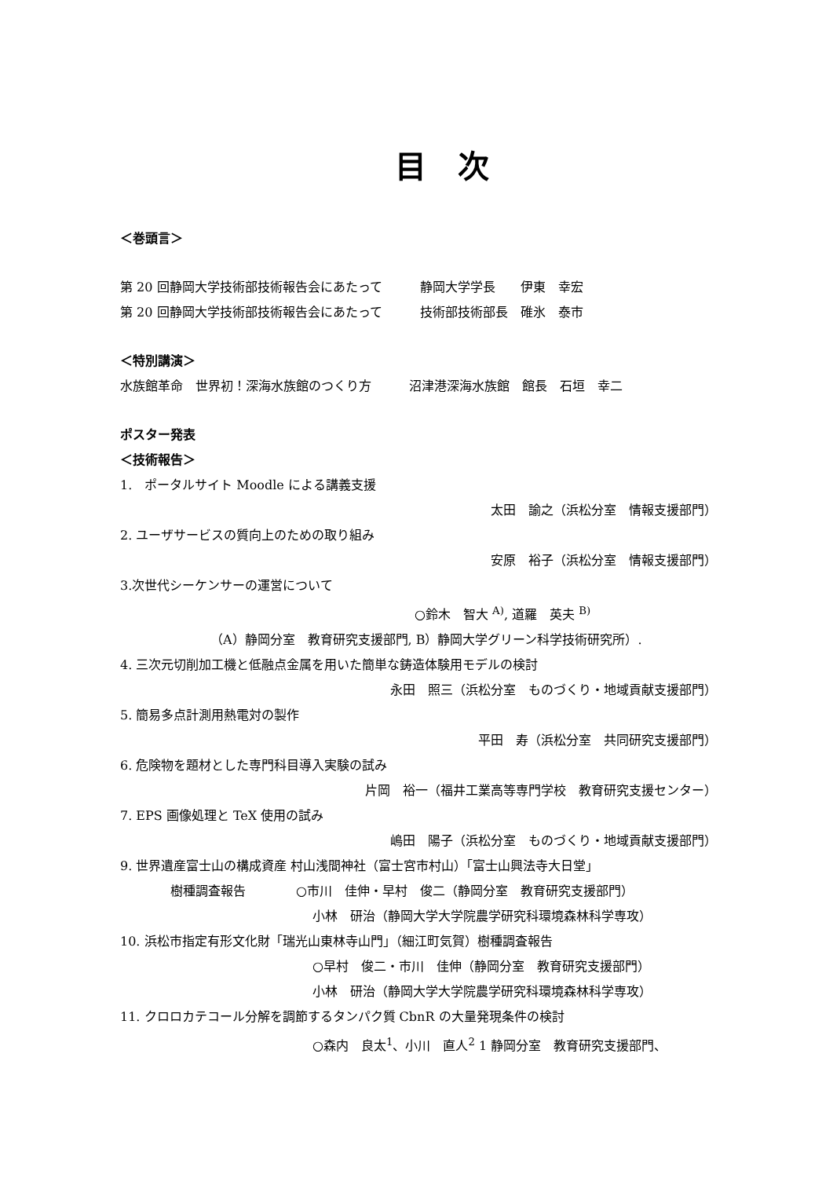目　次
＜巻頭言＞
第 20 回静岡大学技術部技術報告会にあたって　　　静岡大学学長　　伊東　幸宏
第 20 回静岡大学技術部技術報告会にあたって　　　技術部技術部長　碓氷　泰市
＜特別講演＞
水族館革命　世界初！深海水族館のつくり方　　　沼津港深海水族館　館長　石垣　幸二
ポスター発表
＜技術報告＞
1.　ポータルサイト Moodle による講義支援
太田　諭之（浜松分室　情報支援部門）
2. ユーザサービスの質向上のための取り組み
安原　裕子（浜松分室　情報支援部門）
3.次世代シーケンサーの運営について
○鈴木　智大 <sup>A)</sup>, 道羅　英夫 <sup>B)</sup>
（A）静岡分室　教育研究支援部門, B）静岡大学グリーン科学技術研究所）.
4. 三次元切削加工機と低融点金属を用いた簡単な鋳造体験用モデルの検討
永田　照三（浜松分室　ものづくり・地域貢献支援部門）
5. 簡易多点計測用熱電対の製作
平田　寿（浜松分室　共同研究支援部門）
6. 危険物を題材とした専門科目導入実験の試み
片岡　裕一（福井工業高等専門学校　教育研究支援センター）
7. EPS 画像処理と TeX 使用の試み
嶋田　陽子（浜松分室　ものづくり・地域貢献支援部門）
9. 世界遺産富士山の構成資産 村山浅間神社（富士宮市村山）「富士山興法寺大日堂」
　　　　樹種調査報告　　　　○市川　佳伸・早村　俊二（静岡分室　教育研究支援部門）
小林　研治（静岡大学大学院農学研究科環境森林科学専攻）
10. 浜松市指定有形文化財「瑞光山東林寺山門」（細江町気賀）樹種調査報告
○早村　俊二・市川　佳伸（静岡分室　教育研究支援部門）
小林　研治（静岡大学大学院農学研究科環境森林科学専攻）
11. クロロカテコール分解を調節するタンパク質 CbnR の大量発現条件の検討
○森内　良太<sup>1</sup>、小川　直人<sup>2</sup> 1 静岡分室　教育研究支援部門、